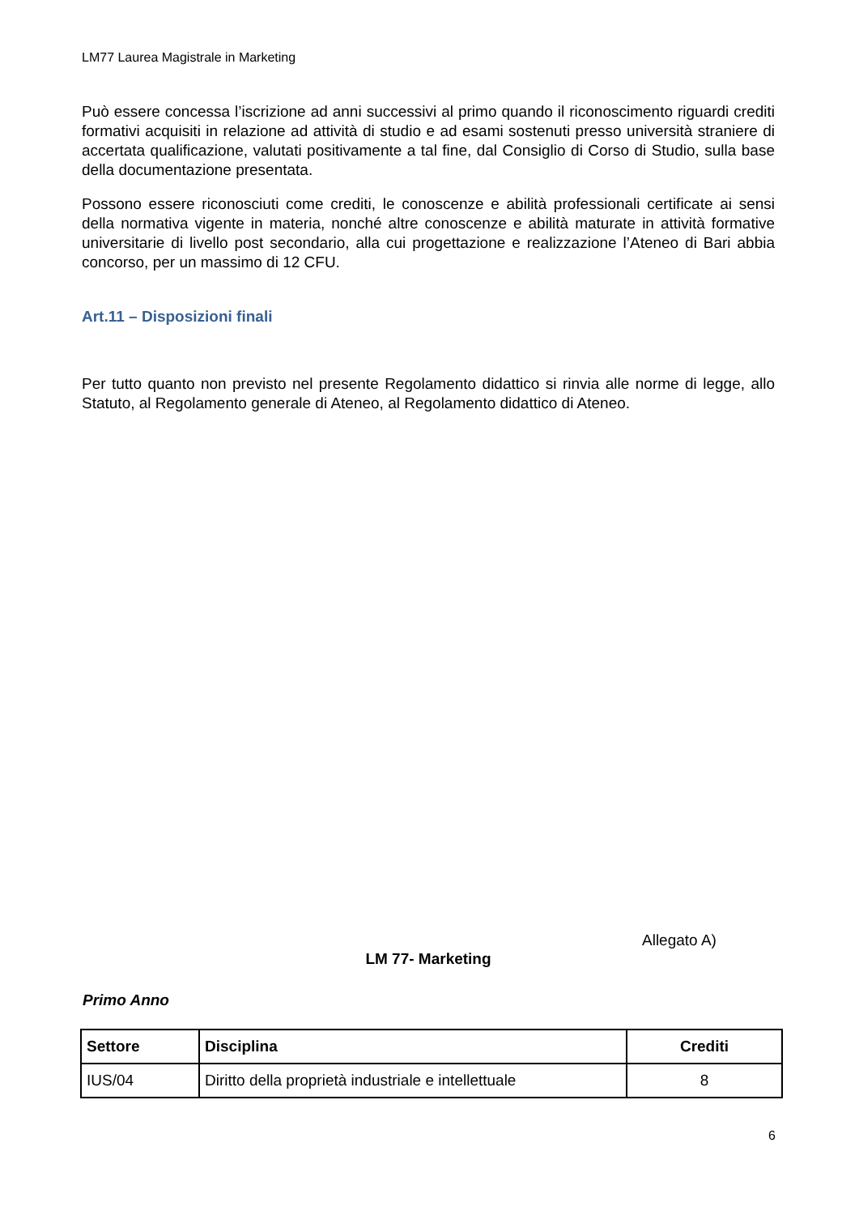LM77 Laurea Magistrale in Marketing
Può essere concessa l’iscrizione ad anni successivi al primo quando il riconoscimento riguardi crediti formativi acquisiti in relazione ad attività di studio e ad esami sostenuti presso università straniere di accertata qualificazione, valutati positivamente a tal fine, dal Consiglio di Corso di Studio, sulla base della documentazione presentata.
Possono essere riconosciuti come crediti, le conoscenze e abilità professionali certificate ai sensi della normativa vigente in materia, nonché altre conoscenze e abilità maturate in attività formative universitarie di livello post secondario, alla cui progettazione e realizzazione l’Ateneo di Bari abbia concorso, per un massimo di 12 CFU.
Art.11 – Disposizioni finali
Per tutto quanto non previsto nel presente Regolamento didattico si rinvia alle norme di legge, allo Statuto, al Regolamento generale di Ateneo, al Regolamento didattico di Ateneo.
Allegato A)
LM 77- Marketing
Primo Anno
| Settore | Disciplina | Crediti |
| --- | --- | --- |
| IUS/04 | Diritto della proprietà industriale e intellettuale | 8 |
6